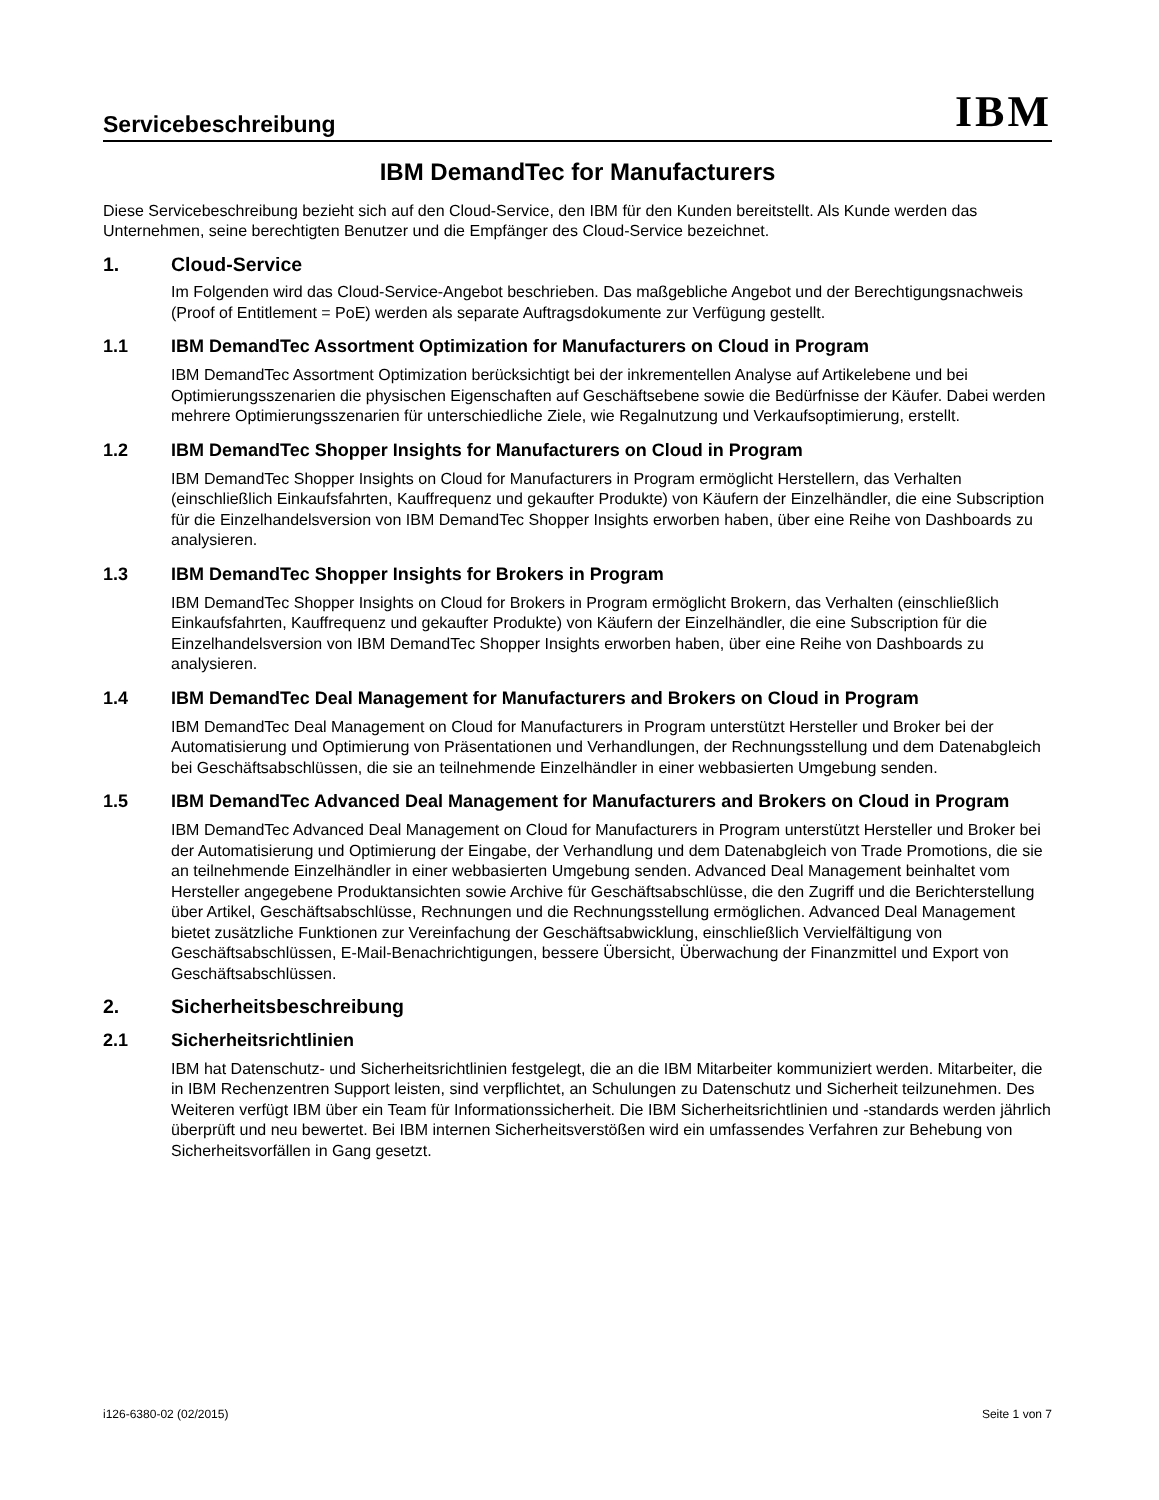Servicebeschreibung
IBM
IBM DemandTec for Manufacturers
Diese Servicebeschreibung bezieht sich auf den Cloud-Service, den IBM für den Kunden bereitstellt. Als Kunde werden das Unternehmen, seine berechtigten Benutzer und die Empfänger des Cloud-Service bezeichnet.
1. Cloud-Service
Im Folgenden wird das Cloud-Service-Angebot beschrieben. Das maßgebliche Angebot und der Berechtigungsnachweis (Proof of Entitlement = PoE) werden als separate Auftragsdokumente zur Verfügung gestellt.
1.1 IBM DemandTec Assortment Optimization for Manufacturers on Cloud in Program
IBM DemandTec Assortment Optimization berücksichtigt bei der inkrementellen Analyse auf Artikelebene und bei Optimierungsszenarien die physischen Eigenschaften auf Geschäftsebene sowie die Bedürfnisse der Käufer. Dabei werden mehrere Optimierungsszenarien für unterschiedliche Ziele, wie Regalnutzung und Verkaufsoptimierung, erstellt.
1.2 IBM DemandTec Shopper Insights for Manufacturers on Cloud in Program
IBM DemandTec Shopper Insights on Cloud for Manufacturers in Program ermöglicht Herstellern, das Verhalten (einschließlich Einkaufsfahrten, Kauffrequenz und gekaufter Produkte) von Käufern der Einzelhändler, die eine Subscription für die Einzelhandelsversion von IBM DemandTec Shopper Insights erworben haben, über eine Reihe von Dashboards zu analysieren.
1.3 IBM DemandTec Shopper Insights for Brokers in Program
IBM DemandTec Shopper Insights on Cloud for Brokers in Program ermöglicht Brokern, das Verhalten (einschließlich Einkaufsfahrten, Kauffrequenz und gekaufter Produkte) von Käufern der Einzelhändler, die eine Subscription für die Einzelhandelsversion von IBM DemandTec Shopper Insights erworben haben, über eine Reihe von Dashboards zu analysieren.
1.4 IBM DemandTec Deal Management for Manufacturers and Brokers on Cloud in Program
IBM DemandTec Deal Management on Cloud for Manufacturers in Program unterstützt Hersteller und Broker bei der Automatisierung und Optimierung von Präsentationen und Verhandlungen, der Rechnungsstellung und dem Datenabgleich bei Geschäftsabschlüssen, die sie an teilnehmende Einzelhändler in einer webbasierten Umgebung senden.
1.5 IBM DemandTec Advanced Deal Management for Manufacturers and Brokers on Cloud in Program
IBM DemandTec Advanced Deal Management on Cloud for Manufacturers in Program unterstützt Hersteller und Broker bei der Automatisierung und Optimierung der Eingabe, der Verhandlung und dem Datenabgleich von Trade Promotions, die sie an teilnehmende Einzelhändler in einer webbasierten Umgebung senden. Advanced Deal Management beinhaltet vom Hersteller angegebene Produktansichten sowie Archive für Geschäftsabschlüsse, die den Zugriff und die Berichterstellung über Artikel, Geschäftsabschlüsse, Rechnungen und die Rechnungsstellung ermöglichen. Advanced Deal Management bietet zusätzliche Funktionen zur Vereinfachung der Geschäftsabwicklung, einschließlich Vervielfältigung von Geschäftsabschlüssen, E-Mail-Benachrichtigungen, bessere Übersicht, Überwachung der Finanzmittel und Export von Geschäftsabschlüssen.
2. Sicherheitsbeschreibung
2.1 Sicherheitsrichtlinien
IBM hat Datenschutz- und Sicherheitsrichtlinien festgelegt, die an die IBM Mitarbeiter kommuniziert werden. Mitarbeiter, die in IBM Rechenzentren Support leisten, sind verpflichtet, an Schulungen zu Datenschutz und Sicherheit teilzunehmen. Des Weiteren verfügt IBM über ein Team für Informationssicherheit. Die IBM Sicherheitsrichtlinien und -standards werden jährlich überprüft und neu bewertet. Bei IBM internen Sicherheitsverstößen wird ein umfassendes Verfahren zur Behebung von Sicherheitsvorfällen in Gang gesetzt.
i126-6380-02 (02/2015) Seite 1 von 7